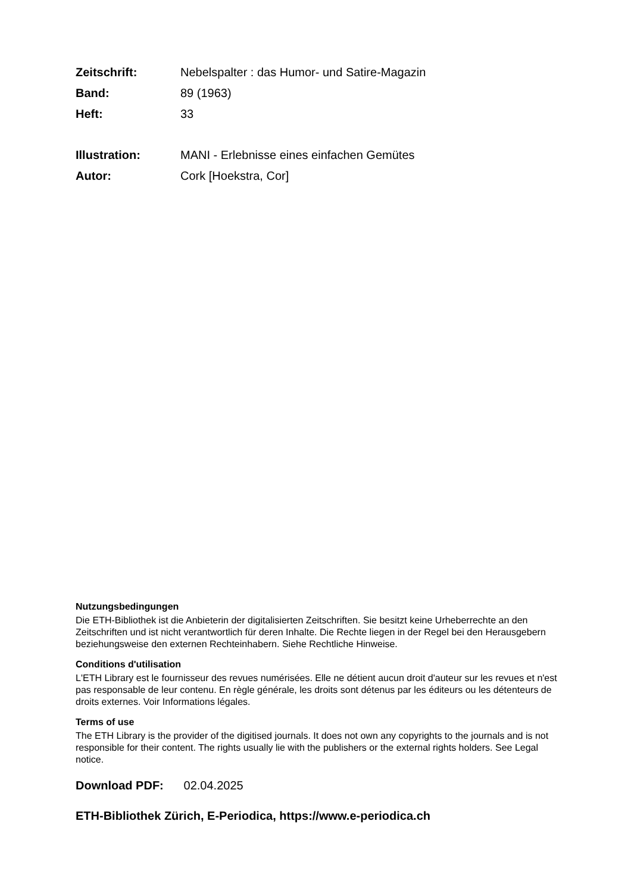| Zeitschrift: | Nebelspalter : das Humor- und Satire-Magazin |
| Band: | 89 (1963) |
| Heft: | 33 |
| Illustration: | MANI - Erlebnisse eines einfachen Gemütes |
| Autor: | Cork [Hoekstra, Cor] |
Nutzungsbedingungen
Die ETH-Bibliothek ist die Anbieterin der digitalisierten Zeitschriften. Sie besitzt keine Urheberrechte an den Zeitschriften und ist nicht verantwortlich für deren Inhalte. Die Rechte liegen in der Regel bei den Herausgebern beziehungsweise den externen Rechteinhabern. Siehe Rechtliche Hinweise.
Conditions d'utilisation
L'ETH Library est le fournisseur des revues numérisées. Elle ne détient aucun droit d'auteur sur les revues et n'est pas responsable de leur contenu. En règle générale, les droits sont détenus par les éditeurs ou les détenteurs de droits externes. Voir Informations légales.
Terms of use
The ETH Library is the provider of the digitised journals. It does not own any copyrights to the journals and is not responsible for their content. The rights usually lie with the publishers or the external rights holders. See Legal notice.
Download PDF: 02.04.2025
ETH-Bibliothek Zürich, E-Periodica, https://www.e-periodica.ch